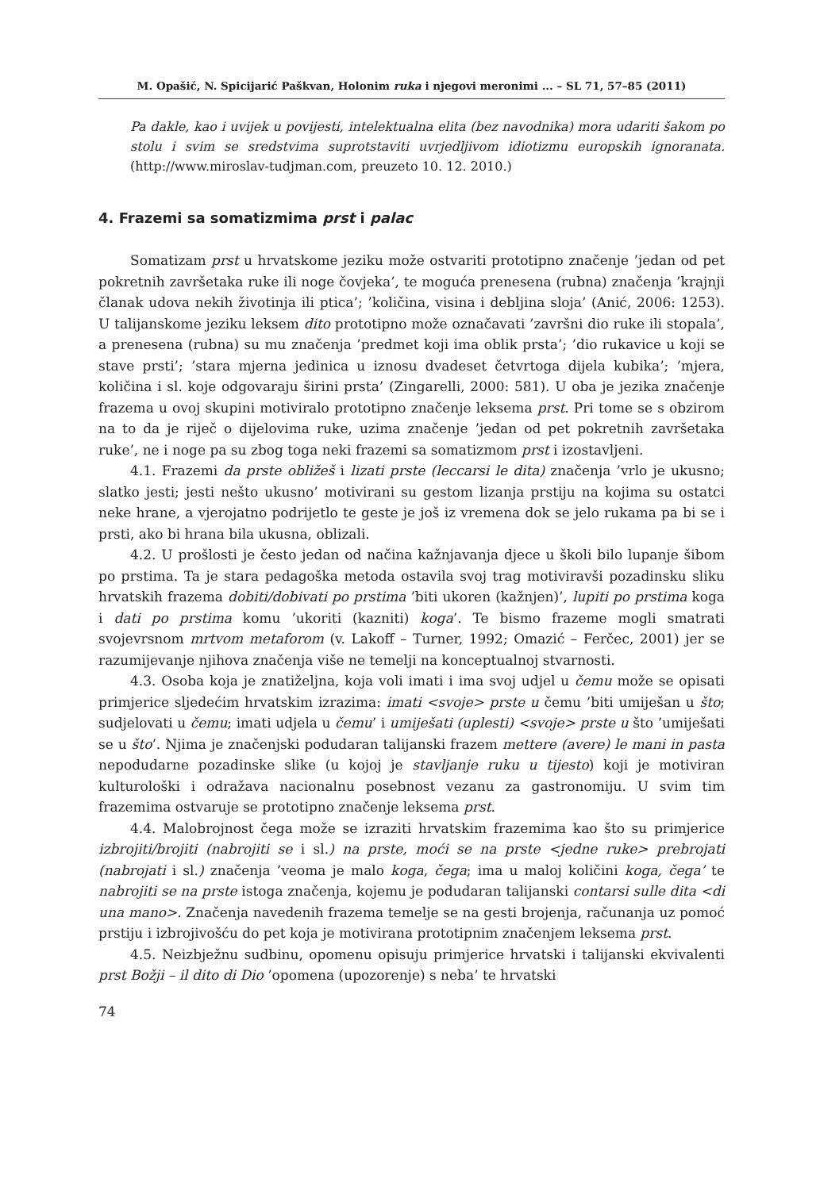M. Opašić, N. Spicijarić Paškvan, Holonim ruka i njegovi meronimi ... – SL 71, 57–85 (2011)
Pa dakle, kao i uvijek u povijesti, intelektualna elita (bez navodnika) mora udariti šakom po stolu i svim se sredstvima suprotstaviti uvrjedljivom idiotizmu europskih ignoranata. (http://www.miroslav-tudjman.com, preuzeto 10. 12. 2010.)
4. Frazemi sa somatizmima prst i palac
Somatizam prst u hrvatskome jeziku može ostvariti prototipno značenje ’jedan od pet pokretnih završetaka ruke ili noge čovjeka’, te moguća prenesena (rubna) značenja ’krajnji članak udova nekih životinja ili ptica’; ’količina, visina i debljina sloja’ (Anić, 2006: 1253). U talijanskome jeziku leksem dito prototipno može označavati ’završni dio ruke ili stopala’, a prenesena (rubna) su mu značenja ’predmet koji ima oblik prsta’; ’dio rukavice u koji se stave prsti’; ’stara mjerna jedinica u iznosu dvadeset četvrtoga dijela kubika’; ’mjera, količina i sl. koje odgovaraju širini prsta’ (Zingarelli, 2000: 581). U oba je jezika značenje frazema u ovoj skupini motiviralo prototipno značenje leksema prst. Pri tome se s obzirom na to da je riječ o dijelovima ruke, uzima značenje ’jedan od pet pokretnih završetaka ruke’, ne i noge pa su zbog toga neki frazemi sa somatizmom prst i izostavljeni.
4.1. Frazemi da prste obližeš i lizati prste (leccarsi le dita) značenja ’vrlo je ukusno; slatko jesti; jesti nešto ukusno’ motivirani su gestom lizanja prstiju na kojima su ostatci neke hrane, a vjerojatno podrijetlo te geste je još iz vremena dok se jelo rukama pa bi se i prsti, ako bi hrana bila ukusna, oblizali.
4.2. U prošlosti je često jedan od načina kažnjavanja djece u školi bilo lupanje šibom po prstima. Ta je stara pedagoška metoda ostavila svoj trag motiviravši pozadinsku sliku hrvatskih frazema dobiti/dobivati po prstima ’biti ukoren (kažnjen)’, lupiti po prstima koga i dati po prstima komu ’ukoriti (kazniti) koga’. Te bismo frazeme mogli smatrati svojevrsnom mrtvom metaforom (v. Lakoff – Turner, 1992; Omazić – Ferčec, 2001) jer se razumijevanje njihova značenja više ne temelji na konceptualnoj stvarnosti.
4.3. Osoba koja je znatiželjna, koja voli imati i ima svoj udjel u čemu može se opisati primjerice sljedećim hrvatskim izrazima: imati <svoje> prste u čemu ’biti umiješan u što; sudjelovati u čemu; imati udjela u čemu’ i umiješati (uplesti) <svoje> prste u što ’umiješati se u što’. Njima je značenjski podudaran talijanski frazem mettere (avere) le mani in pasta nepodudarne pozadinske slike (u kojoj je stavljanje ruku u tijesto) koji je motiviran kulturološki i odražava nacionalnu posebnost vezanu za gastronomiju. U svim tim frazemima ostvaruje se prototipno značenje leksema prst.
4.4. Malobrojnost čega može se izraziti hrvatskim frazemima kao što su primjerice izbrojiti/brojiti (nabrojiti se i sl.) na prste, moći se na prste <jedne ruke> prebrojati (nabrojati i sl.) značenja ’veoma je malo koga, čega; ima u maloj količini koga, čega’ te nabrojiti se na prste istoga značenja, kojemu je podudaran talijanski contarsi sulle dita <di una mano>. Značenja navedenih frazema temelje se na gesti brojenja, računanja uz pomoć prstiju i izbrojivošću do pet koja je motivirana prototipnim značenjem leksema prst.
4.5. Neizbježnu sudbinu, opomenu opisuju primjerice hrvatski i talijanski ekvivalenti prst Božji – il dito di Dio ’opomena (upozorenje) s neba’ te hrvatski
74